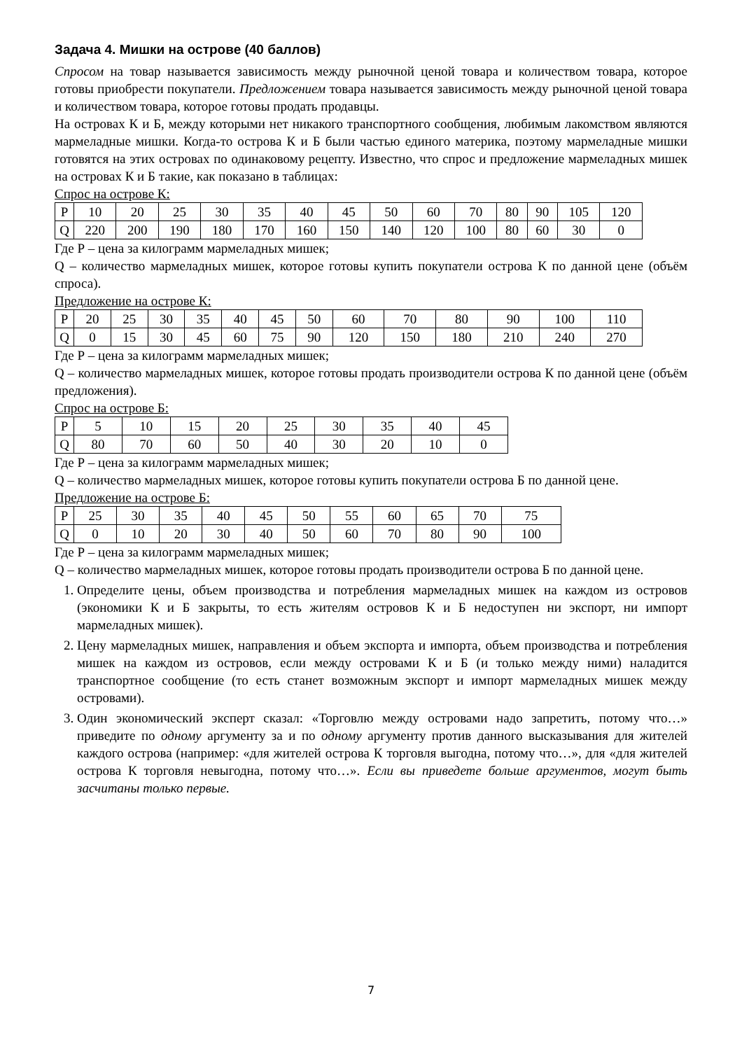Задача 4. Мишки на острове (40 баллов)
Спросом на товар называется зависимость между рыночной ценой товара и количеством товара, которое готовы приобрести покупатели. Предложением товара называется зависимость между рыночной ценой товара и количеством товара, которое готовы продать продавцы.
На островах К и Б, между которыми нет никакого транспортного сообщения, любимым лакомством являются мармеладные мишки. Когда-то острова К и Б были частью единого материка, поэтому мармеладные мишки готовятся на этих островах по одинаковому рецепту. Известно, что спрос и предложение мармеладных мишек на островах К и Б такие, как показано в таблицах:
Спрос на острове К:
| P | 10 | 20 | 25 | 30 | 35 | 40 | 45 | 50 | 60 | 70 | 80 | 90 | 105 | 120 |
| Q | 220 | 200 | 190 | 180 | 170 | 160 | 150 | 140 | 120 | 100 | 80 | 60 | 30 | 0 |
Где Р – цена за килограмм мармеладных мишек;
Q – количество мармеладных мишек, которое готовы купить покупатели острова К по данной цене (объём спроса).
Предложение на острове К:
| P | 20 | 25 | 30 | 35 | 40 | 45 | 50 | 60 | 70 | 80 | 90 | 100 | 110 |
| Q | 0 | 15 | 30 | 45 | 60 | 75 | 90 | 120 | 150 | 180 | 210 | 240 | 270 |
Где Р – цена за килограмм мармеладных мишек;
Q – количество мармеладных мишек, которое готовы продать производители острова К по данной цене (объём предложения).
Спрос на острове Б:
| P | 5 | 10 | 15 | 20 | 25 | 30 | 35 | 40 | 45 |
| Q | 80 | 70 | 60 | 50 | 40 | 30 | 20 | 10 | 0 |
Где Р – цена за килограмм мармеладных мишек;
Q – количество мармеладных мишек, которое готовы купить покупатели острова Б по данной цене.
Предложение на острове Б:
| P | 25 | 30 | 35 | 40 | 45 | 50 | 55 | 60 | 65 | 70 | 75 |
| Q | 0 | 10 | 20 | 30 | 40 | 50 | 60 | 70 | 80 | 90 | 100 |
Где Р – цена за килограмм мармеладных мишек;
Q – количество мармеладных мишек, которое готовы продать производители острова Б по данной цене.
1. Определите цены, объем производства и потребления мармеладных мишек на каждом из островов (экономики К и Б закрыты, то есть жителям островов К и Б недоступен ни экспорт, ни импорт мармеладных мишек).
2. Цену мармеладных мишек, направления и объем экспорта и импорта, объем производства и потребления мишек на каждом из островов, если между островами К и Б (и только между ними) наладится транспортное сообщение (то есть станет возможным экспорт и импорт мармеладных мишек между островами).
3. Один экономический эксперт сказал: «Торговлю между островами надо запретить, потому что…» приведите по одному аргументу за и по одному аргументу против данного высказывания для жителей каждого острова (например: «для жителей острова К торговля выгодна, потому что…», для «для жителей острова К торговля невыгодна, потому что…». Если вы приведете больше аргументов, могут быть засчитаны только первые.
7